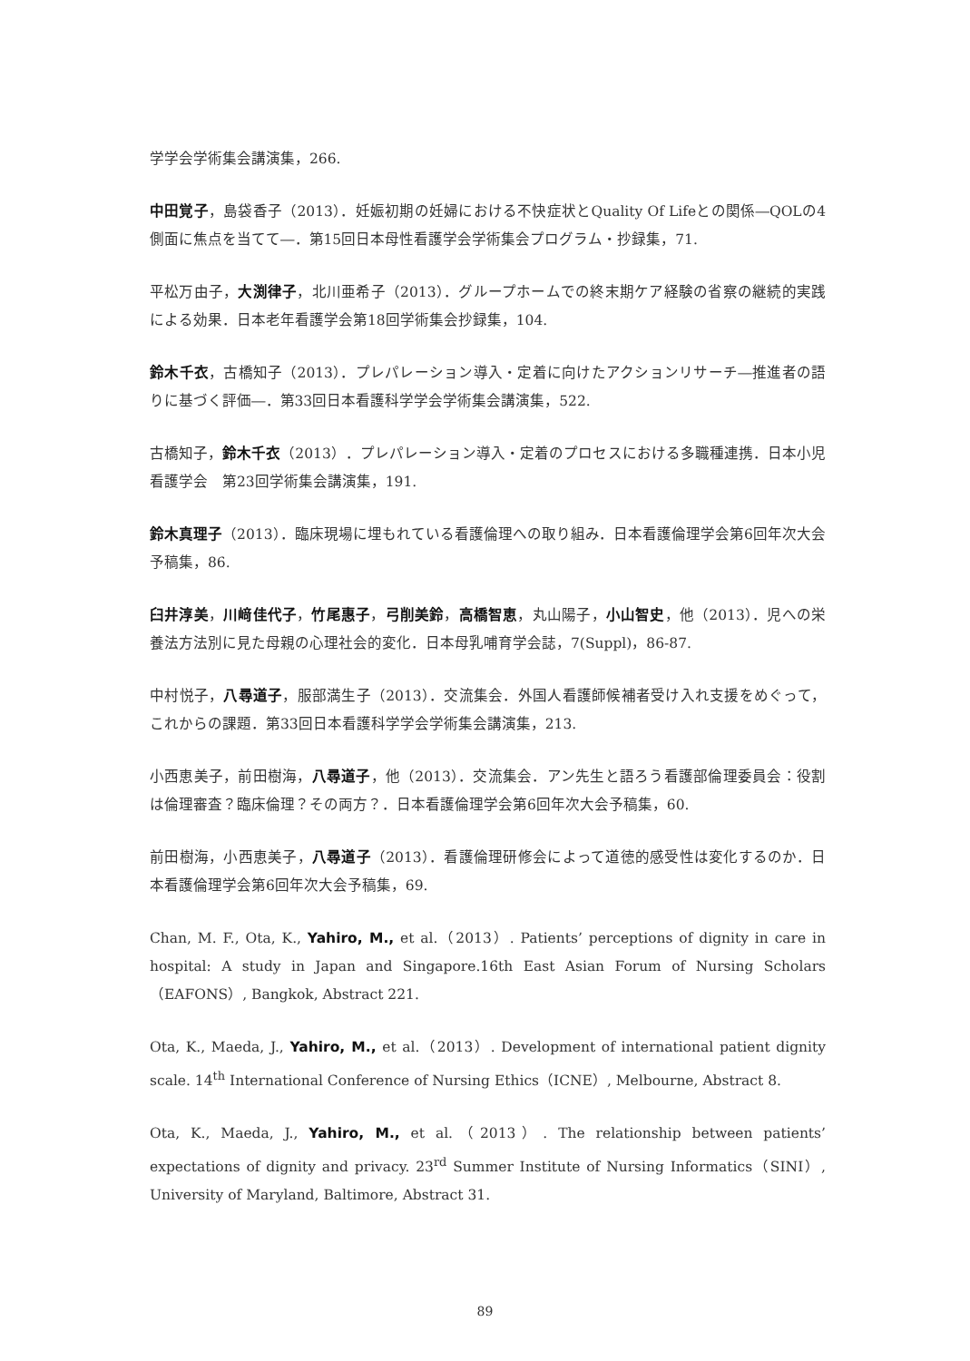学学会学術集会講演集，266.
中田覚子，島袋香子（2013）．妊娠初期の妊婦における不快症状とQuality Of Lifeとの関係―QOLの4側面に焦点を当てて―．第15回日本母性看護学会学術集会プログラム・抄録集，71.
平松万由子，大渕律子，北川亜希子（2013）．グループホームでの終末期ケア経験の省察の継続的実践による効果．日本老年看護学会第18回学術集会抄録集，104.
鈴木千衣，古橋知子（2013）．プレパレーション導入・定着に向けたアクションリサーチ―推進者の語りに基づく評価―．第33回日本看護科学学会学術集会講演集，522.
古橋知子，鈴木千衣（2013）．プレパレーション導入・定着のプロセスにおける多職種連携．日本小児看護学会　第23回学術集会講演集，191.
鈴木真理子（2013）．臨床現場に埋もれている看護倫理への取り組み．日本看護倫理学会第6回年次大会予稿集，86.
臼井淳美，川﨑佳代子，竹尾惠子，弓削美鈴，高橋智恵，丸山陽子，小山智史，他（2013）．児への栄養法方法別に見た母親の心理社会的変化．日本母乳哺育学会誌，7(Suppl)，86-87.
中村悦子，八尋道子，服部満生子（2013）．交流集会．外国人看護師候補者受け入れ支援をめぐって，これからの課題．第33回日本看護科学学会学術集会講演集，213.
小西恵美子，前田樹海，八尋道子，他（2013）．交流集会．アン先生と語ろう看護部倫理委員会：役割は倫理審査？臨床倫理？その両方？．日本看護倫理学会第6回年次大会予稿集，60.
前田樹海，小西恵美子，八尋道子（2013）．看護倫理研修会によって道徳的感受性は変化するのか．日本看護倫理学会第6回年次大会予稿集，69.
Chan, M. F., Ota, K., Yahiro, M., et al.（2013）. Patients’ perceptions of dignity in care in hospital: A study in Japan and Singapore.16th East Asian Forum of Nursing Scholars（EAFONS）, Bangkok, Abstract 221.
Ota, K., Maeda, J., Yahiro, M., et al.（2013）. Development of international patient dignity scale. 14<sup>th</sup> International Conference of Nursing Ethics（ICNE）, Melbourne, Abstract 8.
Ota, K., Maeda, J., Yahiro, M., et al.（2013）. The relationship between patients’ expectations of dignity and privacy. 23<sup>rd</sup> Summer Institute of Nursing Informatics（SINI）, University of Maryland, Baltimore, Abstract 31.
89